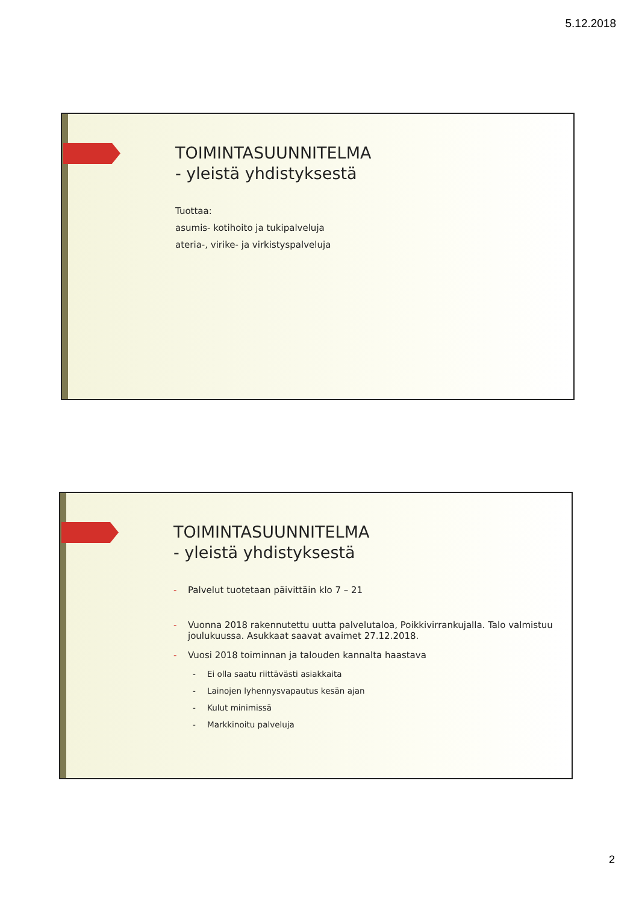5.12.2018
TOIMINTASUUNNITELMA
- yleistä yhdistyksestä
Tuottaa:
asumis- kotihoito ja tukipalveluja
ateria-, virike- ja virkistyspalveluja
TOIMINTASUUNNITELMA
- yleistä yhdistyksestä
- Palvelut tuotetaan päivittäin klo 7 – 21
- Vuonna 2018 rakennutettu uutta palvelutaloa, Poikkivirrankujalla. Talo valmistuu joulukuussa. Asukkaat saavat avaimet 27.12.2018.
- Vuosi 2018 toiminnan ja talouden kannalta haastava
- Ei olla saatu riittävästi asiakkaita
- Lainojen lyhennysvapautus kesän ajan
- Kulut minimissä
- Markkinoitu palveluja
2